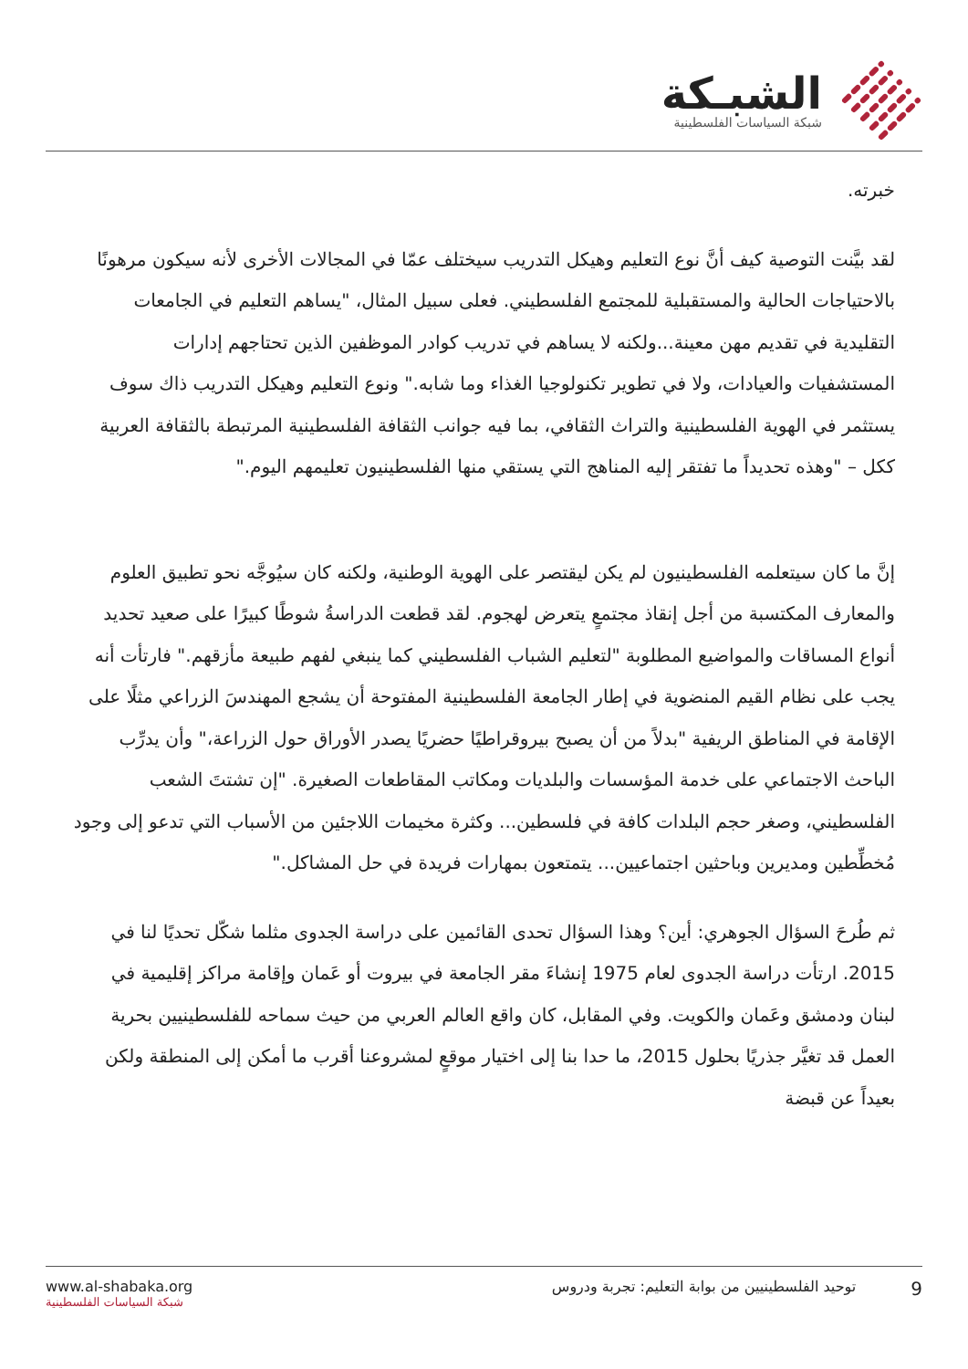الشبـكة
شبكة السياسات الفلسطينية
خبرته.
لقد بيَّنت التوصية كيف أنَّ نوع التعليم وهيكل التدريب سيختلف عمّا في المجالات الأخرى لأنه سيكون مرهونًا بالاحتياجات الحالية والمستقبلية للمجتمع الفلسطيني. فعلى سبيل المثال، "يساهم التعليم في الجامعات التقليدية في تقديم مهن معينة...ولكنه لا يساهم في تدريب كوادر الموظفين الذين تحتاجهم إدارات المستشفيات والعيادات، ولا في تطوير تكنولوجيا الغذاء وما شابه." ونوع التعليم وهيكل التدريب ذاك سوف يستثمر في الهوية الفلسطينية والتراث الثقافي، بما فيه جوانب الثقافة الفلسطينية المرتبطة بالثقافة العربية ككل – "وهذه تحديداً ما تفتقر إليه المناهج التي يستقي منها الفلسطينيون تعليمهم اليوم."
إنَّ ما كان سيتعلمه الفلسطينيون لم يكن ليقتصر على الهوية الوطنية، ولكنه كان سيُوجَّه نحو تطبيق العلوم والمعارف المكتسبة من أجل إنقاذ مجتمعٍ يتعرض لهجوم. لقد قطعت الدراسةُ شوطًا كبيرًا على صعيد تحديد أنواع المساقات والمواضيع المطلوبة "لتعليم الشباب الفلسطيني كما ينبغي لفهم طبيعة مأزقهم." فارتأت أنه يجب على نظام القيم المنضوية في إطار الجامعة الفلسطينية المفتوحة أن يشجع المهندسَ الزراعي مثلًا على الإقامة في المناطق الريفية "بدلاً من أن يصبح بيروقراطيًا حضريًا يصدر الأوراق حول الزراعة،" وأن يدرِّب الباحث الاجتماعي على خدمة المؤسسات والبلديات ومكاتب المقاطعات الصغيرة. "إن تشتتَ الشعب الفلسطيني، وصغر حجم البلدات كافة في فلسطين... وكثرة مخيمات اللاجئين من الأسباب التي تدعو إلى وجود مُخطِّطين ومديرين وباحثين اجتماعيين... يتمتعون بمهارات فريدة في حل المشاكل."
ثم طُرحَ السؤال الجوهري: أين؟ وهذا السؤال تحدى القائمين على دراسة الجدوى مثلما شكّل تحديًا لنا في 2015. ارتأت دراسة الجدوى لعام 1975 إنشاءَ مقر الجامعة في بيروت أو عَمان وإقامة مراكز إقليمية في لبنان ودمشق وعَمان والكويت. وفي المقابل، كان واقع العالم العربي من حيث سماحه للفلسطينيين بحرية العمل قد تغيَّر جذريًا بحلول 2015، ما حدا بنا إلى اختيار موقعٍ لمشروعنا أقرب ما أمكن إلى المنطقة ولكن بعيداً عن قبضة
www.al-shabaka.org
شبكة السياسات الفلسطينية
9 توحيد الفلسطينيين من بوابة التعليم: تجربة ودروس